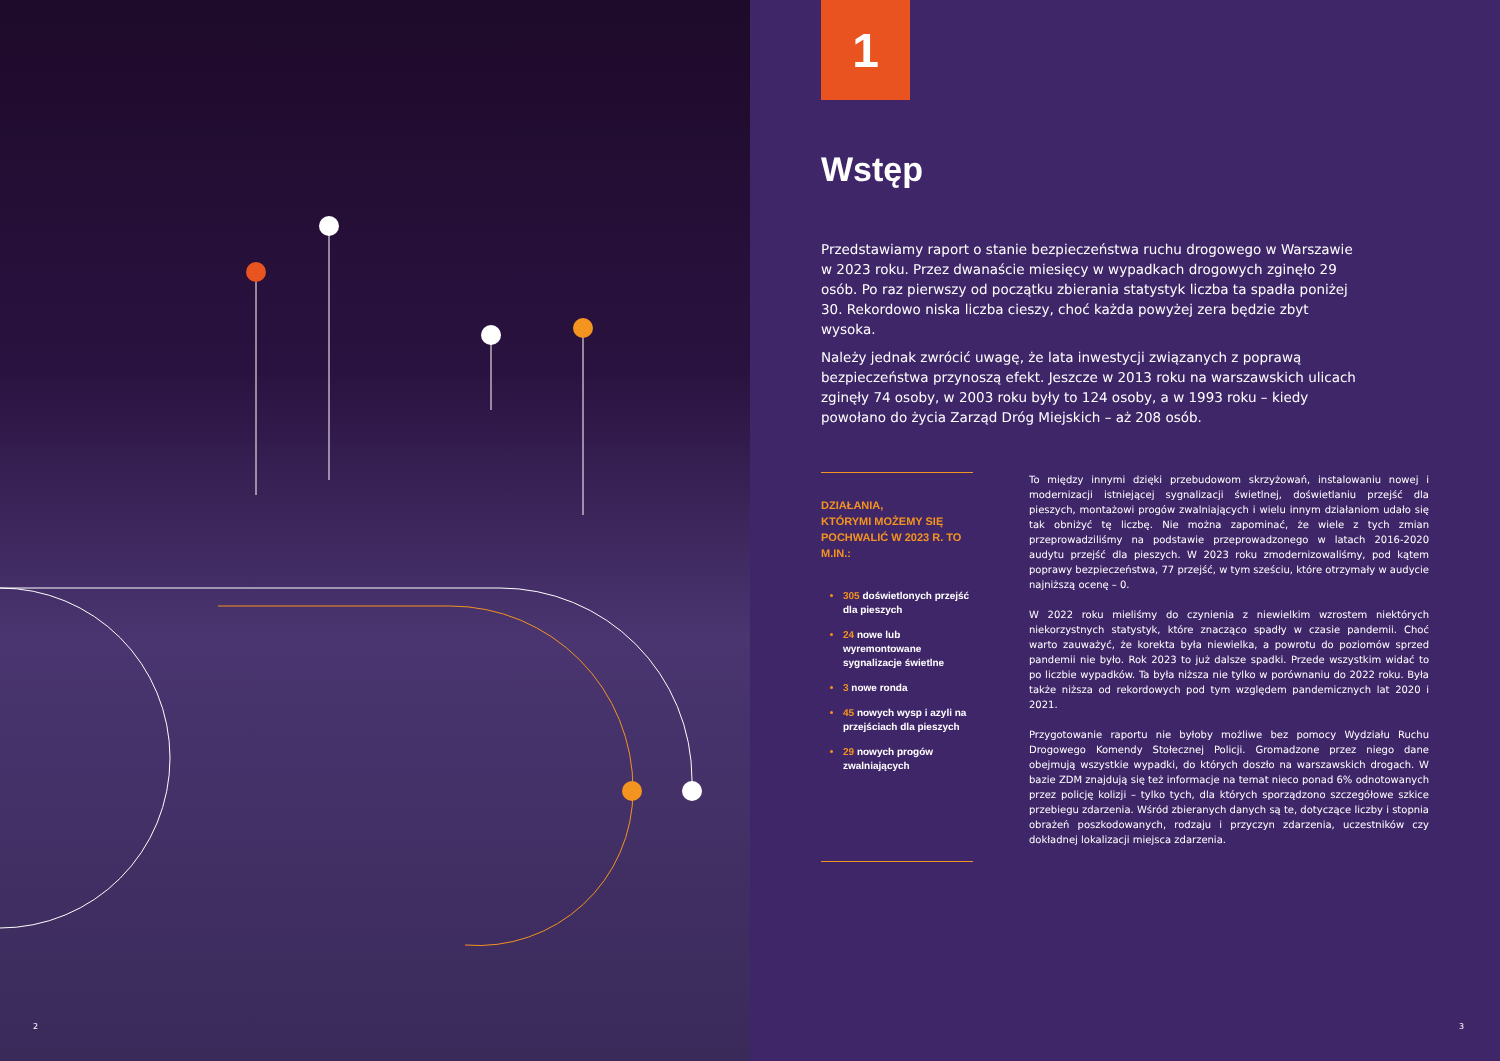2
1
Wstęp
Przedstawiamy raport o stanie bezpieczeństwa ruchu drogowego w Warszawie w 2023 roku. Przez dwanaście miesięcy w wypadkach drogowych zginęło 29 osób. Po raz pierwszy od początku zbierania statystyk liczba ta spadła poniżej 30. Rekordowo niska liczba cieszy, choć każda powyżej zera będzie zbyt wysoka.
Należy jednak zwrócić uwagę, że lata inwestycji związanych z poprawą bezpieczeństwa przynoszą efekt. Jeszcze w 2013 roku na warszawskich ulicach zginęły 74 osoby, w 2003 roku były to 124 osoby, a w 1993 roku – kiedy powołano do życia Zarząd Dróg Miejskich – aż 208 osób.
DZIAŁANIA,
KTÓRYMI MOŻEMY SIĘ POCHWALIĆ W 2023 R. TO M.IN.:
305 doświetlonych przejść dla pieszych
24 nowe lub wyremontowane sygnalizacje świetlne
3 nowe ronda
45 nowych wysp i azyli na przejściach dla pieszych
29 nowych progów zwalniających
To między innymi dzięki przebudowom skrzyżowań, instalowaniu nowej i modernizacji istniejącej sygnalizacji świetlnej, doświetlaniu przejść dla pieszych, montażowi progów zwalniających i wielu innym działaniom udało się tak obniżyć tę liczbę. Nie można zapominać, że wiele z tych zmian przeprowadziliśmy na podstawie przeprowadzonego w latach 2016-2020 audytu przejść dla pieszych. W 2023 roku zmodernizowaliśmy, pod kątem poprawy bezpieczeństwa, 77 przejść, w tym sześciu, które otrzymały w audycie najniższą ocenę – 0.
W 2022 roku mieliśmy do czynienia z niewielkim wzrostem niektórych niekorzystnych statystyk, które znacząco spadły w czasie pandemii. Choć warto zauważyć, że korekta była niewielka, a powrotu do poziomów sprzed pandemii nie było. Rok 2023 to już dalsze spadki. Przede wszystkim widać to po liczbie wypadków. Ta była niższa nie tylko w porównaniu do 2022 roku. Była także niższa od rekordowych pod tym względem pandemicznych lat 2020 i 2021.
Przygotowanie raportu nie byłoby możliwe bez pomocy Wydziału Ruchu Drogowego Komendy Stołecznej Policji. Gromadzone przez niego dane obejmują wszystkie wypadki, do których doszło na warszawskich drogach. W bazie ZDM znajdują się też informacje na temat nieco ponad 6% odnotowanych przez policję kolizji – tylko tych, dla których sporządzono szczegółowe szkice przebiegu zdarzenia. Wśród zbieranych danych są te, dotyczące liczby i stopnia obrażeń poszkodowanych, rodzaju i przyczyn zdarzenia, uczestników czy dokładnej lokalizacji miejsca zdarzenia.
3